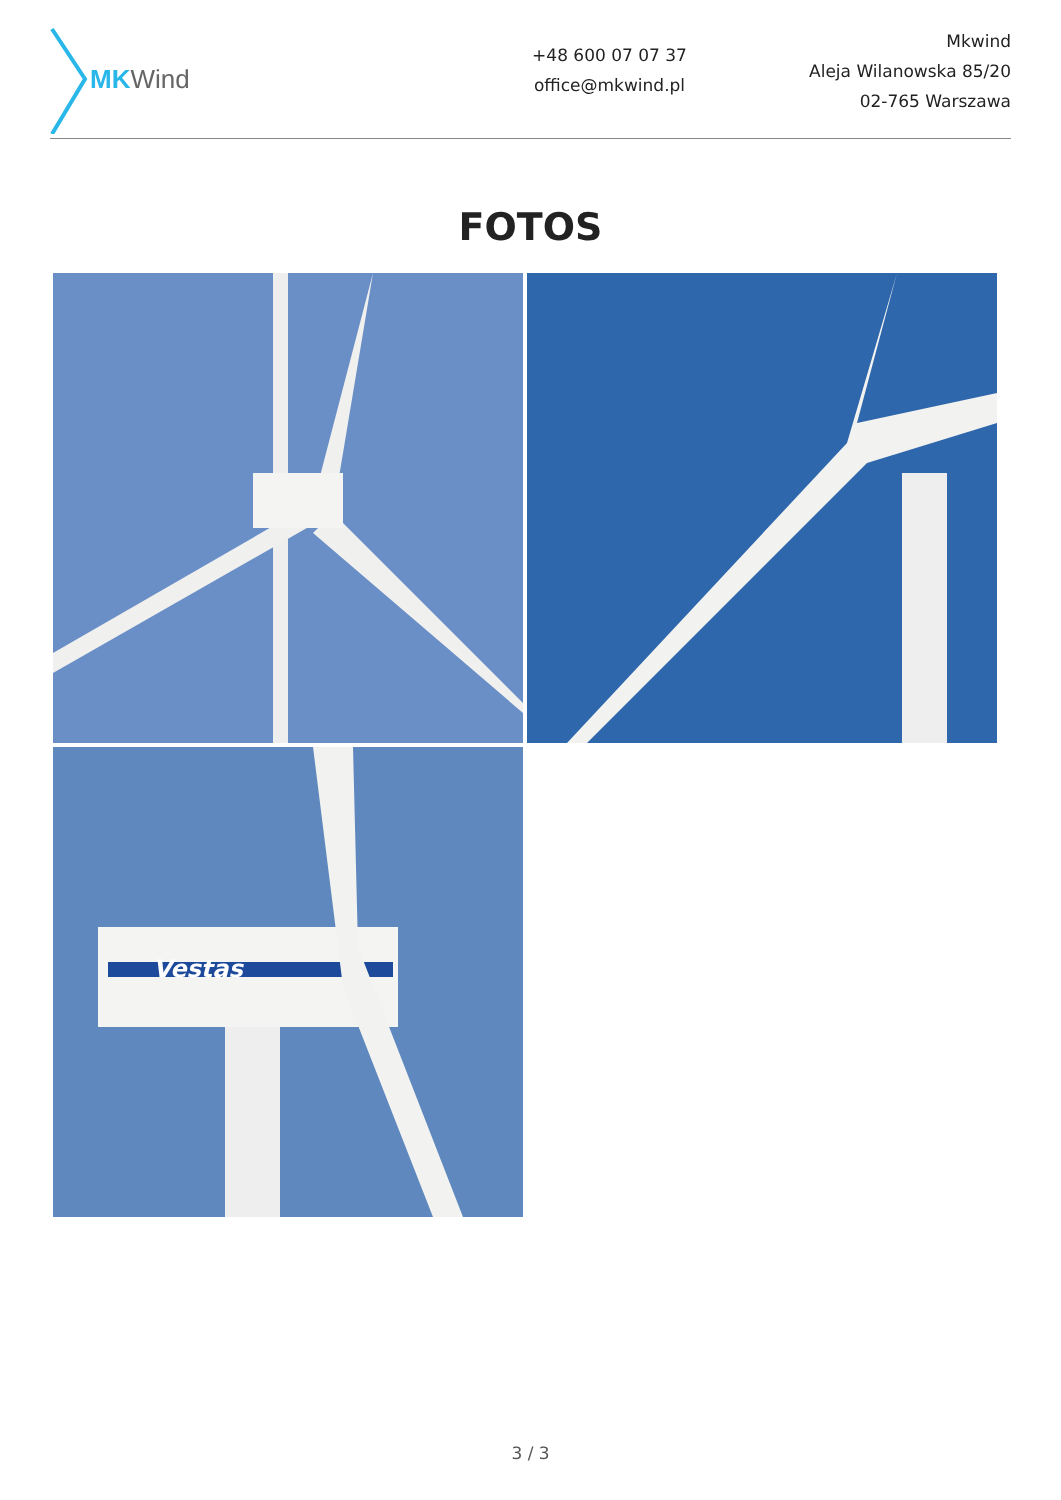MK Wind
+48 600 07 07 37
office@mkwind.pl
Mkwind
Aleja Wilanowska 85/20
02-765 Warszawa
FOTOS
Vestas
3 / 3